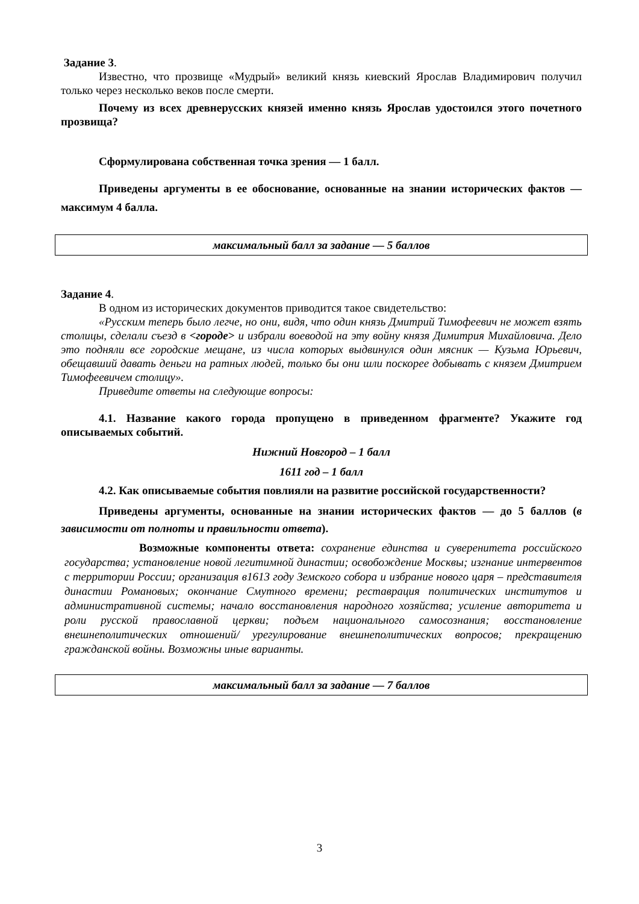Задание 3.
Известно, что прозвище «Мудрый» великий князь киевский Ярослав Владимирович получил только через несколько веков после смерти.
Почему из всех древнерусских князей именно князь Ярослав удостоился этого почетного прозвища?
Сформулирована собственная точка зрения — 1 балл.
Приведены аргументы в ее обоснование, основанные на знании исторических фактов — максимум 4 балла.
максимальный балл за задание — 5 баллов
Задание 4.
В одном из исторических документов приводится такое свидетельство:
«Русским теперь было легче, но они, видя, что один князь Дмитрий Тимофеевич не может взять столицы, сделали съезд в <городе> и избрали воеводой на эту войну князя Димитрия Михайловича. Дело это подняли все городские мещане, из числа которых выдвинулся один мясник — Кузьма Юрьевич, обещавший давать деньги на ратных людей, только бы они шли поскорее добывать с князем Дмитрием Тимофеевичем столицу».
Приведите ответы на следующие вопросы:
4.1. Название какого города пропущено в приведенном фрагменте? Укажите год описываемых событий.
Нижний Новгород – 1 балл
1611 год – 1 балл
4.2. Как описываемые события повлияли на развитие российской государственности?
Приведены аргументы, основанные на знании исторических фактов — до 5 баллов (в зависимости от полноты и правильности ответа).
Возможные компоненты ответа: сохранение единства и суверенитета российского государства; установление новой легитимной династии; освобождение Москвы; изгнание интервентов с территории России; организация в1613 году Земского собора и избрание нового царя – представителя династии Романовых; окончание Смутного времени; реставрация политических институтов и административной системы; начало восстановления народного хозяйства; усиление авторитета и роли русской православной церкви; подъем национального самосознания; восстановление внешнеполитических отношений/ урегулирование внешнеполитических вопросов; прекращению гражданской войны. Возможны иные варианты.
максимальный балл за задание — 7 баллов
3